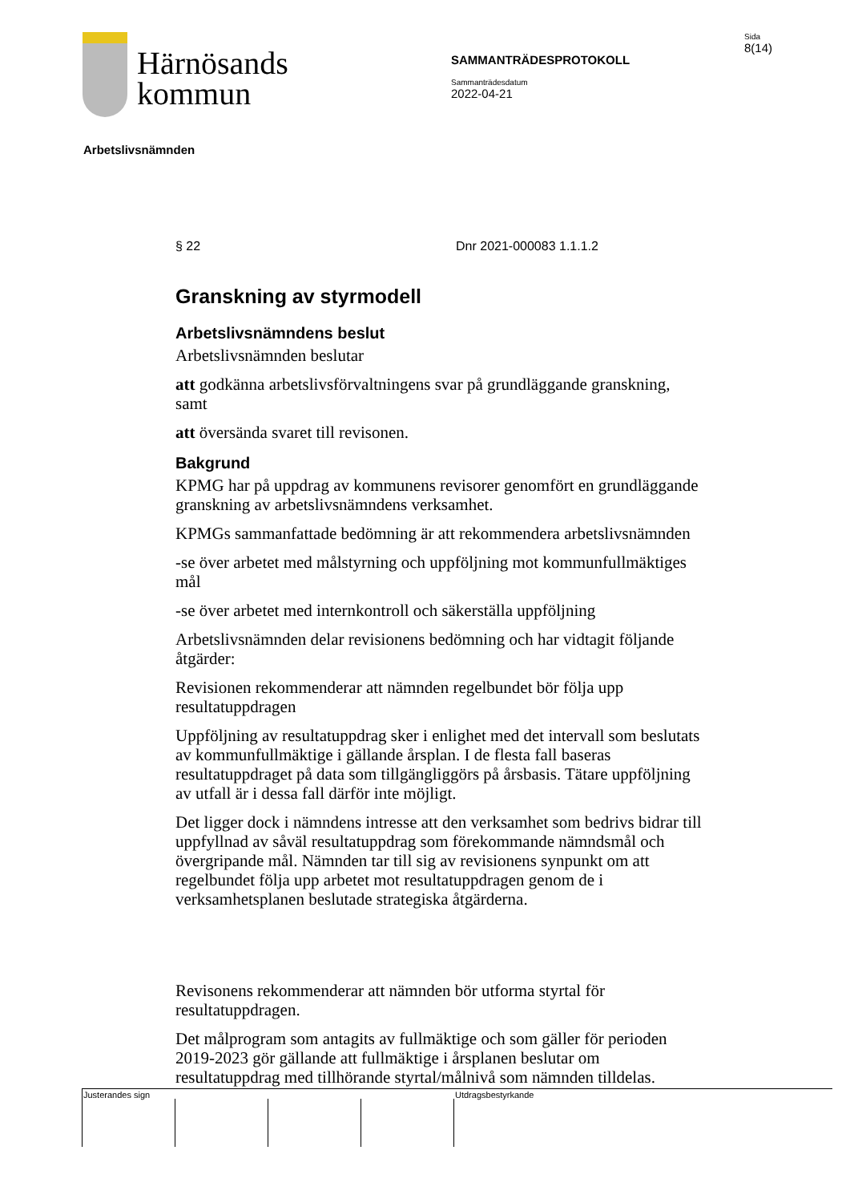Härnösands
kommun
SAMMANTRÄDESPROTOKOLL
Sammanträdesdatum
2022-04-21
Sida
8(14)
Arbetslivsnämnden
§ 22 Dnr 2021-000083 1.1.1.2
Granskning av styrmodell
Arbetslivsnämndens beslut
Arbetslivsnämnden beslutar
att godkänna arbetslivsförvaltningens svar på grundläggande granskning, samt
att översända svaret till revisonen.
Bakgrund
KPMG har på uppdrag av kommunens revisorer genomfört en grundläggande granskning av arbetslivsnämndens verksamhet.
KPMGs sammanfattade bedömning är att rekommendera arbetslivsnämnden
-se över arbetet med målstyrning och uppföljning mot kommunfullmäktiges mål
-se över arbetet med internkontroll och säkerställa uppföljning
Arbetslivsnämnden delar revisionens bedömning och har vidtagit följande åtgärder:
Revisionen rekommenderar att nämnden regelbundet bör följa upp resultatuppdragen
Uppföljning av resultatuppdrag sker i enlighet med det intervall som beslutats av kommunfullmäktige i gällande årsplan. I de flesta fall baseras resultatuppdraget på data som tillgängliggörs på årsbasis. Tätare uppföljning av utfall är i dessa fall därför inte möjligt.
Det ligger dock i nämndens intresse att den verksamhet som bedrivs bidrar till uppfyllnad av såväl resultatuppdrag som förekommande nämndsmål och övergripande mål. Nämnden tar till sig av revisionens synpunkt om att regelbundet följa upp arbetet mot resultatuppdragen genom de i verksamhetsplanen beslutade strategiska åtgärderna.
Revisonens rekommenderar att nämnden bör utforma styrtal för resultatuppdragen.
Det målprogram som antagits av fullmäktige och som gäller för perioden 2019-2023 gör gällande att fullmäktige i årsplanen beslutar om resultatuppdrag med tillhörande styrtal/målnivå som nämnden tilldelas.
Justerandes sign Utdragsbestyrkande